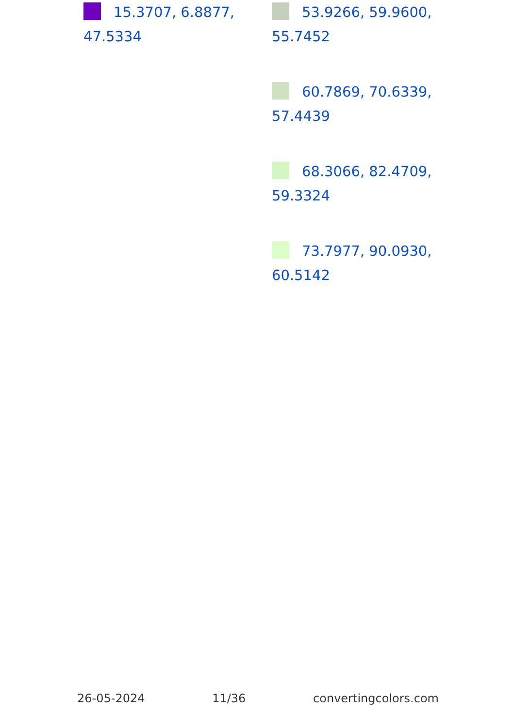15.3707, 6.8877, 47.5334 53.9266, 59.9600, 55.7452
60.7869, 70.6339, 57.4439
68.3066, 82.4709, 59.3324
73.7977, 90.0930, 60.5142
26-05-2024 11/36 convertingcolors.com